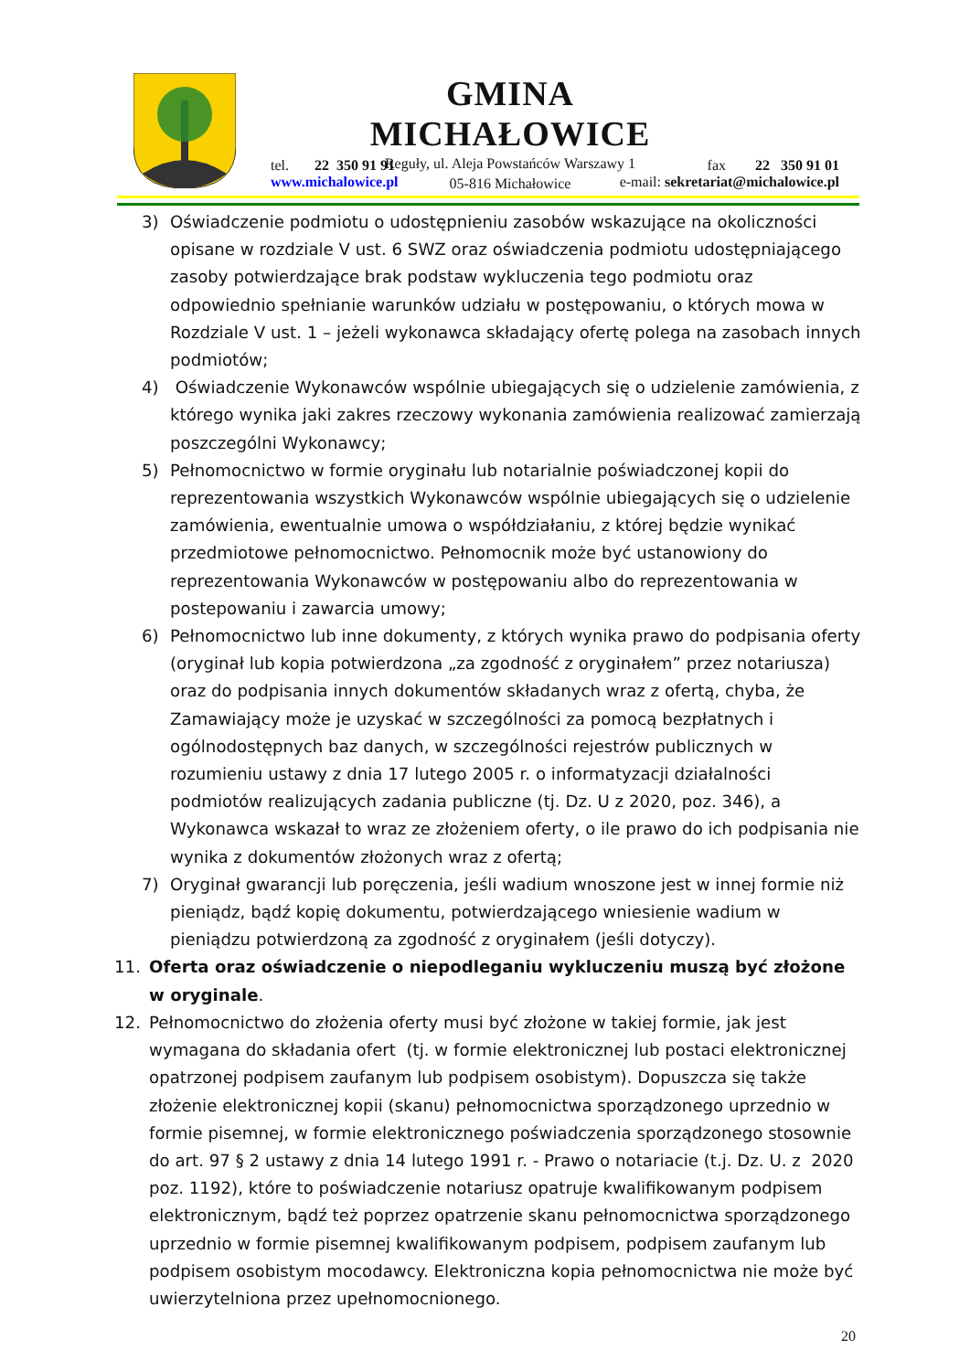GMINA MICHAŁOWICE
Reguły, ul. Aleja Powstańców Warszawy 1
05-816 Michałowice
tel. 22 350 91 91 fax 22 350 91 01
www.michalowice.pl e-mail: sekretariat@michalowice.pl
3) Oświadczenie podmiotu o udostępnieniu zasobów wskazujące na okoliczności opisane w rozdziale V ust. 6 SWZ oraz oświadczenia podmiotu udostępniającego zasoby potwierdzające brak podstaw wykluczenia tego podmiotu oraz odpowiednio spełnianie warunków udziału w postępowaniu, o których mowa w Rozdziale V ust. 1 – jeżeli wykonawca składający ofertę polega na zasobach innych podmiotów;
4) Oświadczenie Wykonawców wspólnie ubiegających się o udzielenie zamówienia, z którego wynika jaki zakres rzeczowy wykonania zamówienia realizować zamierzają poszczególni Wykonawcy;
5) Pełnomocnictwo w formie oryginału lub notarialnie poświadczonej kopii do reprezentowania wszystkich Wykonawców wspólnie ubiegających się o udzielenie zamówienia, ewentualnie umowa o współdziałaniu, z której będzie wynikać przedmiotowe pełnomocnictwo. Pełnomocnik może być ustanowiony do reprezentowania Wykonawców w postępowaniu albo do reprezentowania w postepowaniu i zawarcia umowy;
6) Pełnomocnictwo lub inne dokumenty, z których wynika prawo do podpisania oferty (oryginał lub kopia potwierdzona „za zgodność z oryginałem” przez notariusza) oraz do podpisania innych dokumentów składanych wraz z ofertą, chyba, że Zamawiający może je uzyskać w szczególności za pomocą bezpłatnych i ogólnodostępnych baz danych, w szczególności rejestrów publicznych w rozumieniu ustawy z dnia 17 lutego 2005 r. o informatyzacji działalności podmiotów realizujących zadania publiczne (tj. Dz. U z 2020, poz. 346), a Wykonawca wskazał to wraz ze złożeniem oferty, o ile prawo do ich podpisania nie wynika z dokumentów złożonych wraz z ofertą;
7) Oryginał gwarancji lub poręczenia, jeśli wadium wnoszone jest w innej formie niż pieniądz, bądź kopię dokumentu, potwierdzającego wniesienie wadium w pieniądzu potwierdzoną za zgodność z oryginałem (jeśli dotyczy).
11. Oferta oraz oświadczenie o niepodleganiu wykluczeniu muszą być złożone w oryginale.
12. Pełnomocnictwo do złożenia oferty musi być złożone w takiej formie, jak jest wymagana do składania ofert (tj. w formie elektronicznej lub postaci elektronicznej opatrzonej podpisem zaufanym lub podpisem osobistym). Dopuszcza się także złożenie elektronicznej kopii (skanu) pełnomocnictwa sporządzonego uprzednio w formie pisemnej, w formie elektronicznego poświadczenia sporządzonego stosownie do art. 97 § 2 ustawy z dnia 14 lutego 1991 r. - Prawo o notariacie (t.j. Dz. U. z 2020 poz. 1192), które to poświadczenie notariusz opatruje kwalifikowanym podpisem elektronicznym, bądź też poprzez opatrzenie skanu pełnomocnictwa sporządzonego uprzednio w formie pisemnej kwalifikowanym podpisem, podpisem zaufanym lub podpisem osobistym mocodawcy. Elektroniczna kopia pełnomocnictwa nie może być uwierzytelniona przez upełnomocnionego.
20